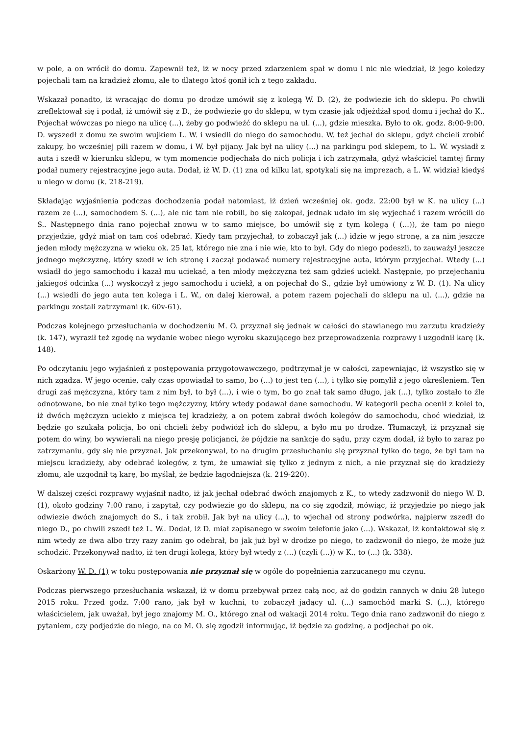w pole, a on wrócił do domu. Zapewnił też, iż w nocy przed zdarzeniem spał w domu i nic nie wiedział, iż jego koledzy pojechali tam na kradzież złomu, ale to dlatego ktoś gonił ich z tego zakładu.
Wskazał ponadto, iż wracając do domu po drodze umówił się z kolegą W. D. (2), że podwiezie ich do sklepu. Po chwili zreflektował się i podał, iż umówił się z D., że podwiezie go do sklepu, w tym czasie jak odjeżdżał spod domu i jechał do K.. Pojechał wówczas po niego na ulicę (...), żeby go podwieźć do sklepu na ul. (...), gdzie mieszka. Było to ok. godz. 8:00-9:00. D. wyszedł z domu ze swoim wujkiem L. W. i wsiedli do niego do samochodu. W. też jechał do sklepu, gdyż chcieli zrobić zakupy, bo wcześniej pili razem w domu, i W. był pijany. Jak był na ulicy (...) na parkingu pod sklepem, to L. W. wysiadł z auta i szedł w kierunku sklepu, w tym momencie podjechała do nich policja i ich zatrzymała, gdyż właściciel tamtej firmy podał numery rejestracyjne jego auta. Dodał, iż W. D. (1) zna od kilku lat, spotykali się na imprezach, a L. W. widział kiedyś u niego w domu (k. 218-219).
Składając wyjaśnienia podczas dochodzenia podał natomiast, iż dzień wcześniej ok. godz. 22:00 był w K. na ulicy (...) razem ze (...), samochodem S. (...), ale nic tam nie robili, bo się zakopał, jednak udało im się wyjechać i razem wrócili do S.. Następnego dnia rano pojechał znowu w to samo miejsce, bo umówił się z tym kolegą ( (...)), że tam po niego przyjedzie, gdyż miał on tam coś odebrać. Kiedy tam przyjechał, to zobaczył jak (...) idzie w jego stronę, a za nim jeszcze jeden młody mężczyzna w wieku ok. 25 lat, którego nie zna i nie wie, kto to był. Gdy do niego podeszli, to zauważył jeszcze jednego mężczyznę, który szedł w ich stronę i zaczął podawać numery rejestracyjne auta, którym przyjechał. Wtedy (...) wsiadł do jego samochodu i kazał mu uciekać, a ten młody mężczyzna też sam gdzieś uciekł. Następnie, po przejechaniu jakiegoś odcinka (...) wyskoczył z jego samochodu i uciekł, a on pojechał do S., gdzie był umówiony z W. D. (1). Na ulicy (...) wsiedli do jego auta ten kolega i L. W., on dalej kierował, a potem razem pojechali do sklepu na ul. (...), gdzie na parkingu zostali zatrzymani (k. 60v-61).
Podczas kolejnego przesłuchania w dochodzeniu M. O. przyznał się jednak w całości do stawianego mu zarzutu kradzieży (k. 147), wyraził też zgodę na wydanie wobec niego wyroku skazującego bez przeprowadzenia rozprawy i uzgodnił karę (k. 148).
Po odczytaniu jego wyjaśnień z postępowania przygotowawczego, podtrzymał je w całości, zapewniając, iż wszystko się w nich zgadza. W jego ocenie, cały czas opowiadał to samo, bo (...) to jest ten (...), i tylko się pomylił z jego określeniem. Ten drugi zaś mężczyzna, który tam z nim był, to był (...), i wie o tym, bo go znał tak samo długo, jak (...), tylko zostało to źle odnotowane, bo nie znał tylko tego mężczyzny, który wtedy podawał dane samochodu. W kategorii pecha ocenił z kolei to, iż dwóch mężczyzn uciekło z miejsca tej kradzieży, a on potem zabrał dwóch kolegów do samochodu, choć wiedział, iż będzie go szukała policja, bo oni chcieli żeby podwiózł ich do sklepu, a było mu po drodze. Tłumaczył, iż przyznał się potem do winy, bo wywierali na niego presję policjanci, że pójdzie na sankcje do sądu, przy czym dodał, iż było to zaraz po zatrzymaniu, gdy się nie przyznał. Jak przekonywał, to na drugim przesłuchaniu się przyznał tylko do tego, że był tam na miejscu kradzieży, aby odebrać kolegów, z tym, że umawiał się tylko z jednym z nich, a nie przyznał się do kradzieży złomu, ale uzgodnił tą karę, bo myślał, że będzie łagodniejsza (k. 219-220).
W dalszej części rozprawy wyjaśnił nadto, iż jak jechał odebrać dwóch znajomych z K., to wtedy zadzwonił do niego W. D. (1), około godziny 7:00 rano, i zapytał, czy podwiezie go do sklepu, na co się zgodził, mówiąc, iż przyjedzie po niego jak odwiezie dwóch znajomych do S., i tak zrobił. Jak był na ulicy (...), to wjechał od strony podwórka, najpierw zszedł do niego D., po chwili zszedł też L. W.. Dodał, iż D. miał zapisanego w swoim telefonie jako (...). Wskazał, iż kontaktował się z nim wtedy ze dwa albo trzy razy zanim go odebrał, bo jak już był w drodze po niego, to zadzwonił do niego, że może już schodzić. Przekonywał nadto, iż ten drugi kolega, który był wtedy z (...) (czyli (...)) w K., to (...) (k. 338).
Oskarżony W. D. (1) w toku postępowania nie przyznał się w ogóle do popełnienia zarzucanego mu czynu.
Podczas pierwszego przesłuchania wskazał, iż w domu przebywał przez całą noc, aż do godzin rannych w dniu 28 lutego 2015 roku. Przed godz. 7:00 rano, jak był w kuchni, to zobaczył jadący ul. (...) samochód marki S. (...), którego właścicielem, jak uważał, był jego znajomy M. O., którego znał od wakacji 2014 roku. Tego dnia rano zadzwonił do niego z pytaniem, czy podjedzie do niego, na co M. O. się zgodził informując, iż będzie za godzinę, a podjechał po ok.